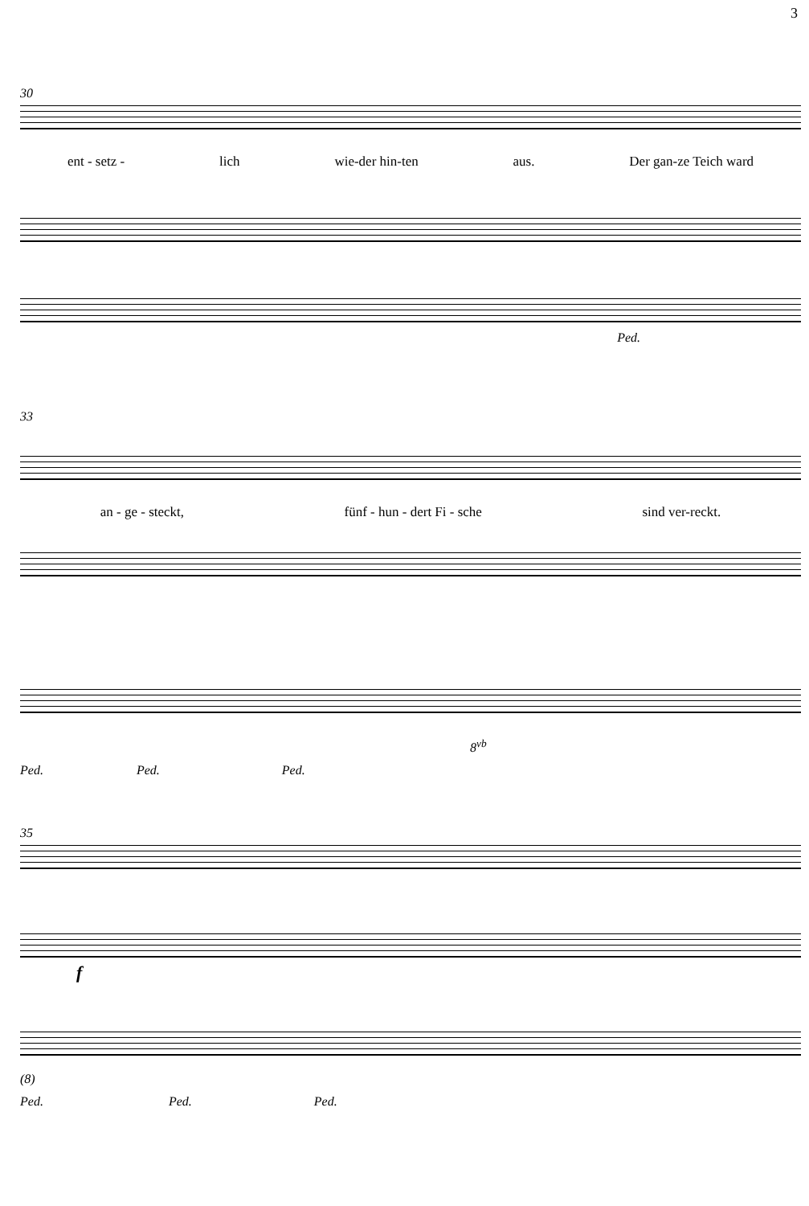3
30
ent - setz - lich wie-der hin-ten aus. Der gan-ze Teich ward
Ped.
33
an - ge - steckt, fünf - hun - dert Fi - sche sind ver-reckt.
8<sup>vb</sup>
Ped. Ped. Ped.
35
f
(8)
Ped. Ped. Ped.